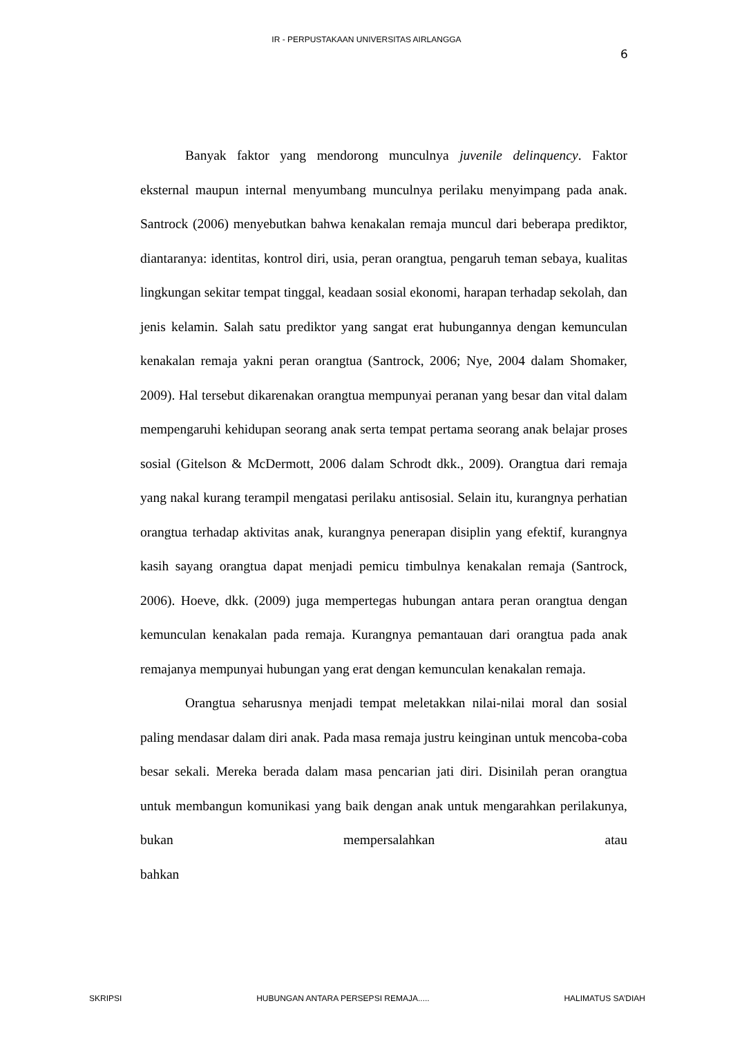IR - PERPUSTAKAAN UNIVERSITAS AIRLANGGA
6
Banyak faktor yang mendorong munculnya juvenile delinquency. Faktor eksternal maupun internal menyumbang munculnya perilaku menyimpang pada anak. Santrock (2006) menyebutkan bahwa kenakalan remaja muncul dari beberapa prediktor, diantaranya: identitas, kontrol diri, usia, peran orangtua, pengaruh teman sebaya, kualitas lingkungan sekitar tempat tinggal, keadaan sosial ekonomi, harapan terhadap sekolah, dan jenis kelamin. Salah satu prediktor yang sangat erat hubungannya dengan kemunculan kenakalan remaja yakni peran orangtua (Santrock, 2006; Nye, 2004 dalam Shomaker, 2009). Hal tersebut dikarenakan orangtua mempunyai peranan yang besar dan vital dalam mempengaruhi kehidupan seorang anak serta tempat pertama seorang anak belajar proses sosial (Gitelson & McDermott, 2006 dalam Schrodt dkk., 2009). Orangtua dari remaja yang nakal kurang terampil mengatasi perilaku antisosial. Selain itu, kurangnya perhatian orangtua terhadap aktivitas anak, kurangnya penerapan disiplin yang efektif, kurangnya kasih sayang orangtua dapat menjadi pemicu timbulnya kenakalan remaja (Santrock, 2006). Hoeve, dkk. (2009) juga mempertegas hubungan antara peran orangtua dengan kemunculan kenakalan pada remaja. Kurangnya pemantauan dari orangtua pada anak remajanya mempunyai hubungan yang erat dengan kemunculan kenakalan remaja.
Orangtua seharusnya menjadi tempat meletakkan nilai-nilai moral dan sosial paling mendasar dalam diri anak. Pada masa remaja justru keinginan untuk mencoba-coba besar sekali. Mereka berada dalam masa pencarian jati diri. Disinilah peran orangtua untuk membangun komunikasi yang baik dengan anak untuk mengarahkan perilakunya, bukan mempersalahkan atau bahkan
SKRIPSI HUBUNGAN ANTARA PERSEPSI REMAJA..... HALIMATUS SA’DIAH